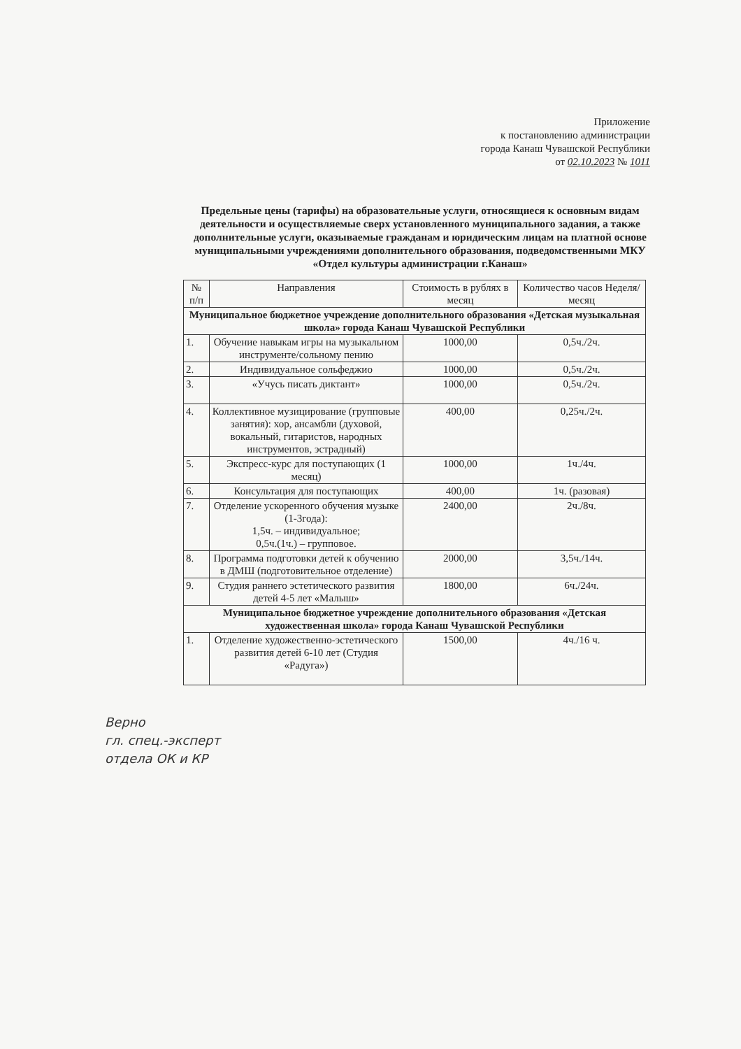Приложение
к постановлению администрации
города Канаш Чувашской Республики
от 02.10.2023 № 1011
Предельные цены (тарифы) на образовательные услуги, относящиеся к основным видам деятельности и осуществляемые сверх установленного муниципального задания, а также дополнительные услуги, оказываемые гражданам и юридическим лицам на платной основе муниципальными учреждениями дополнительного образования, подведомственными МКУ «Отдел культуры администрации г.Канаш»
| № п/п | Направления | Стоимость в рублях в месяц | Количество часов Неделя/месяц |
| --- | --- | --- | --- |
| Муниципальное бюджетное учреждение дополнительного образования «Детская музыкальная школа» города Канаш Чувашской Республики | | | |
| 1. | Обучение навыкам игры на музыкальном инструменте/сольному пению | 1000,00 | 0,5ч./2ч. |
| 2. | Индивидуальное сольфеджио | 1000,00 | 0,5ч./2ч. |
| 3. | «Учусь писать диктант» | 1000,00 | 0,5ч./2ч. |
| 4. | Коллективное музицирование (групповые занятия): хор, ансамбли (духовой, вокальный, гитаристов, народных инструментов, эстрадный) | 400,00 | 0,25ч./2ч. |
| 5. | Экспресс-курс для поступающих (1 месяц) | 1000,00 | 1ч./4ч. |
| 6. | Консультация для поступающих | 400,00 | 1ч. (разовая) |
| 7. | Отделение ускоренного обучения музыке (1-3года): 1,5ч. – индивидуальное; 0,5ч.(1ч.) – групповое. | 2400,00 | 2ч./8ч. |
| 8. | Программа подготовки детей к обучению в ДМШ (подготовительное отделение) | 2000,00 | 3,5ч./14ч. |
| 9. | Студия раннего эстетического развития детей 4-5 лет «Малыш» | 1800,00 | 6ч./24ч. |
| Муниципальное бюджетное учреждение дополнительного образования «Детская художественная школа» города Канаш Чувашской Республики | | | |
| 1. | Отделение художественно-эстетического развития детей 6-10 лет (Студия «Радуга») | 1500,00 | 4ч./16 ч. |
Верно
гл. спец.-эксперт
отдела ОК и КР